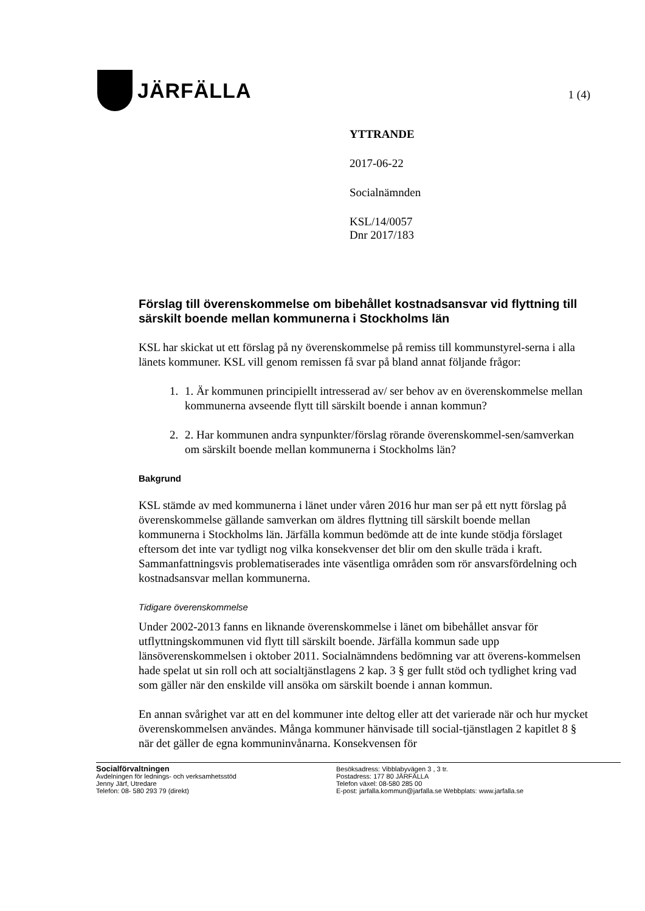JÄRFÄLLA
1 (4)
YTTRANDE
2017-06-22
Socialnämnden
KSL/14/0057
Dnr 2017/183
Förslag till överenskommelse om bibehållet kostnadsansvar vid flyttning till särskilt boende mellan kommunerna i Stockholms län
KSL har skickat ut ett förslag på ny överenskommelse på remiss till kommunstyrel-serna i alla länets kommuner. KSL vill genom remissen få svar på bland annat följande frågor:
1. 1. Är kommunen principiellt intresserad av/ ser behov av en överenskommelse mellan kommunerna avseende flytt till särskilt boende i annan kommun?
2. 2. Har kommunen andra synpunkter/förslag rörande överenskommel-sen/samverkan om särskilt boende mellan kommunerna i Stockholms län?
Bakgrund
KSL stämde av med kommunerna i länet under våren 2016 hur man ser på ett nytt förslag på överenskommelse gällande samverkan om äldres flyttning till särskilt boende mellan kommunerna i Stockholms län. Järfälla kommun bedömde att de inte kunde stödja förslaget eftersom det inte var tydligt nog vilka konsekvenser det blir om den skulle träda i kraft. Sammanfattningsvis problematiserades inte väsentliga områden som rör ansvarsfördelning och kostnadsansvar mellan kommunerna.
Tidigare överenskommelse
Under 2002-2013 fanns en liknande överenskommelse i länet om bibehållet ansvar för utflyttningskommunen vid flytt till särskilt boende. Järfälla kommun sade upp länsöverenskommelsen i oktober 2011. Socialnämndens bedömning var att överens-kommelsen hade spelat ut sin roll och att socialtjänstlagens 2 kap. 3 § ger fullt stöd och tydlighet kring vad som gäller när den enskilde vill ansöka om särskilt boende i annan kommun.
En annan svårighet var att en del kommuner inte deltog eller att det varierade när och hur mycket överenskommelsen användes. Många kommuner hänvisade till social-tjänstlagen 2 kapitlet 8 § när det gäller de egna kommuninvånarna. Konsekvensen för
Socialförvaltningen
Avdelningen för lednings- och verksamhetsstöd
Jenny Järf, Utredare
Telefon: 08- 580 293 79 (direkt)
Besöksadress: Vibblabyvägen 3 , 3 tr.
Postadress: 177 80 JÄRFÄLLA
Telefon växel: 08-580 285 00
E-post: jarfalla.kommun@jarfalla.se Webbplats: www.jarfalla.se